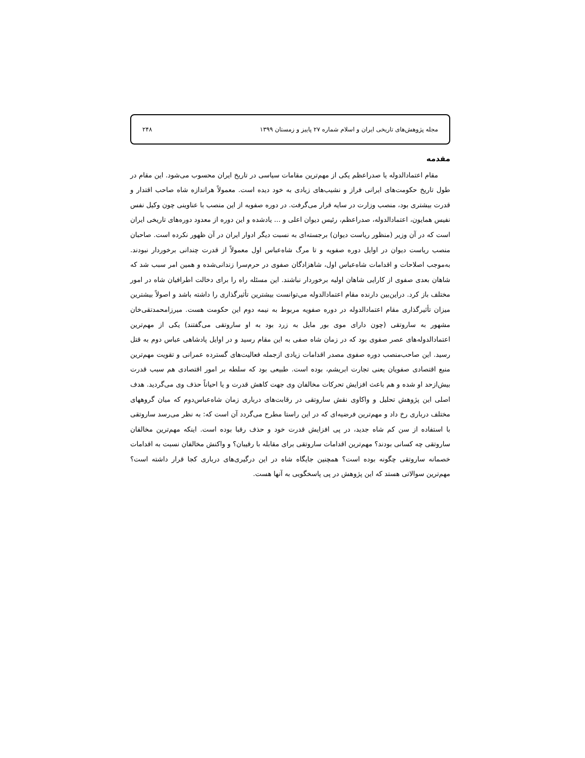مجله پژوهش‌های تاریخی ایران و اسلام شماره ۲۷ پاییز و زمستان ۱۳۹۹ ۲۴۸
مقدمه
مقام اعتمادالدوله یا صدراعظم یکی از مهم‌ترین مقامات سیاسی در تاریخ ایران محسوب می‌شود. این مقام در طول تاریخ حکومت‌های ایرانی فراز و نشیب‌های زیادی به خود دیده است. معمولاً هراندازه شاه صاحب اقتدار و قدرت بیشتری بود، منصب وزارت در سایه قرار می‌گرفت. در دوره صفویه از این منصب با عناوینی چون وکیل نفس نفیس همایون، اعتمادالدوله، صدراعظم، رئیس دیوان اعلی و ... یادشده و این دوره از معدود دوره‌های تاریخی ایران است که در آن وزیر (منظور ریاست دیوان) برجسته‌ای به نسبت دیگر ادوار ایران در آن ظهور نکرده است. صاحبان منصب ریاست دیوان در اوایل دوره صفویه و تا مرگ شاه‌عباس اول معمولاً از قدرت چندانی برخوردار نبودند. به‌موجب اصلاحات و اقدامات شاه‌عباس اول، شاهزادگان صفوی در حرم‌سرا زندانی‌شده و همین امر سبب شد که شاهان بعدی صفوی از کارایی شاهان اولیه برخوردار نباشند. این مسئله راه را برای دخالت اطرافیان شاه در امور مختلف باز کرد. دراین‌بین دارنده مقام اعتمادالدوله می‌توانست بیشترین تأثیرگذاری را داشته باشد و اصولاً بیشترین میزان تأثیرگذاری مقام اعتمادالدوله در دوره صفویه مربوط به نیمه دوم این حکومت هست. میرزامحمدتقی‌خان مشهور به ساروتقی (چون دارای موی بور مایل به زرد بود به او ساروتقی می‌گفتند) یکی از مهم‌ترین اعتمادالدوله‌های عصر صفوی بود که در زمان شاه صفی به این مقام رسید و در اوایل پادشاهی عباس دوم به قتل رسید. این صاحب‌منصب دوره صفوی مصدر اقدامات زیادی ازجمله فعالیت‌های گسترده عمرانی و تقویت مهم‌ترین منبع اقتصادی صفویان یعنی تجارت ابریشم، بوده است. طبیعی بود که سلطه بر امور اقتصادی هم سبب قدرت بیش‌ازحد او شده و هم باعث افزایش تحرکات مخالفان وی جهت کاهش قدرت و یا احیاناً حذف وی می‌گردید. هدف اصلی این پژوهش تحلیل و واکاوی نقش ساروتقی در رقابت‌های درباری زمان شاه‌عباس‌دوم که میان گروههای مختلف درباری رخ داد و مهم‌ترین فرضیه‌ای که در این راستا مطرح می‌گردد آن است که: به نظر می‌رسد ساروتقی با استفاده از سن کم شاه جدید، در پی افزایش قدرت خود و حذف رقبا بوده است. اینکه مهم‌ترین مخالفان ساروتقی چه کسانی بودند؟ مهم‌ترین اقدامات ساروتقی برای مقابله با رقیبان؟ و واکنش مخالفان نسبت به اقدامات خصمانه ساروتقی چگونه بوده است؟ همچنین جایگاه شاه در این درگیری‌های درباری کجا قرار داشته است؟ مهم‌ترین سوالاتی هستد که این پژوهش در پی پاسخگویی به آنها هست.